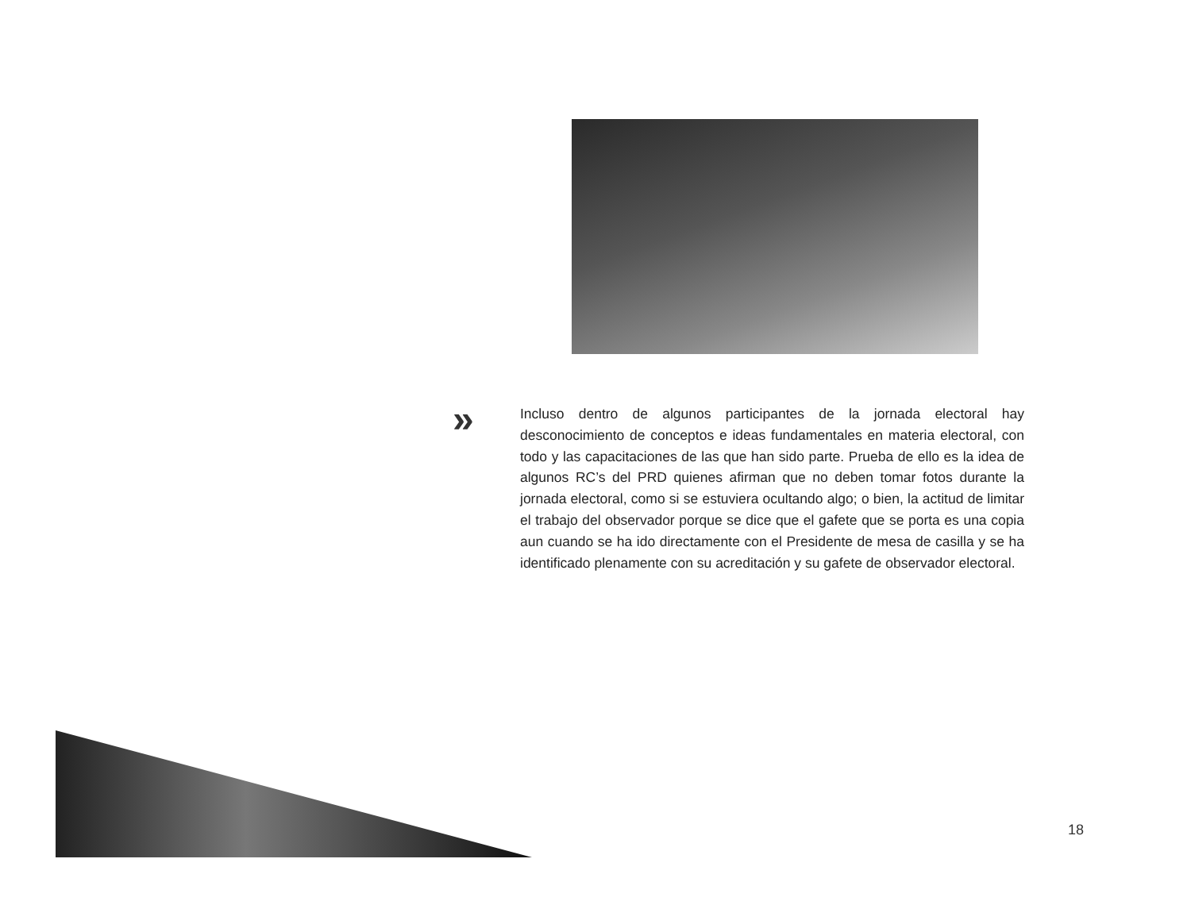»
Incluso dentro de algunos participantes de la jornada electoral hay desconocimiento de conceptos e ideas fundamentales en materia electoral, con todo y las capacitaciones de las que han sido parte. Prueba de ello es la idea de algunos RC’s del PRD quienes afirman que no deben tomar fotos durante la jornada electoral, como si se estuviera ocultando algo; o bien, la actitud de limitar el trabajo del observador porque se dice que el gafete que se porta es una copia aun cuando se ha ido directamente con el Presidente de mesa de casilla y se ha identificado plenamente con su acreditación y su gafete de observador electoral.
18